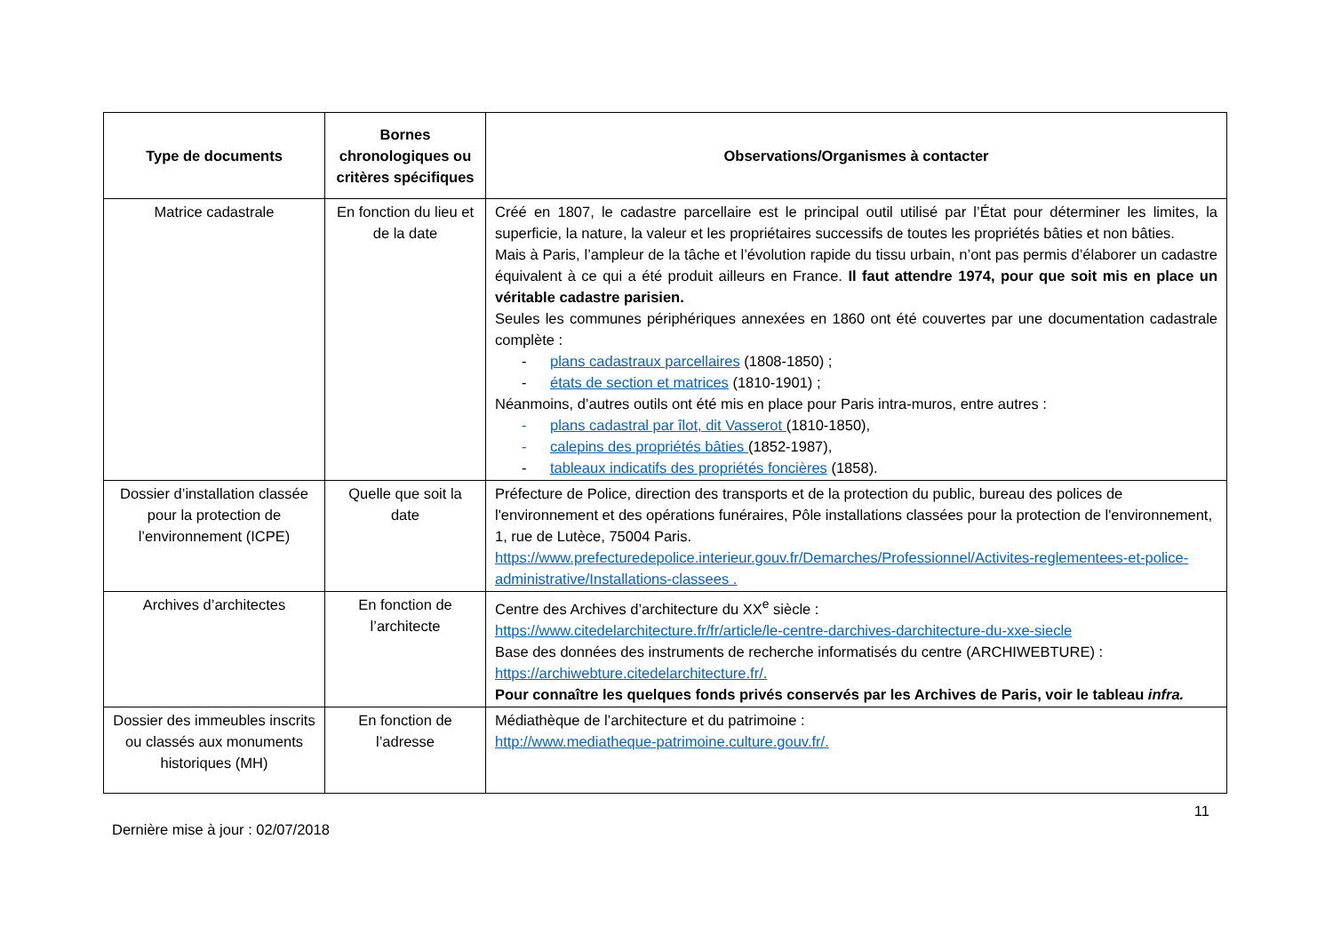| Type de documents | Bornes chronologiques ou critères spécifiques | Observations/Organismes à contacter |
| --- | --- | --- |
| Matrice cadastrale | En fonction du lieu et de la date | Créé en 1807, le cadastre parcellaire est le principal outil utilisé par l’État pour déterminer les limites, la superficie, la nature, la valeur et les propriétaires successifs de toutes les propriétés bâties et non bâties. Mais à Paris, l’ampleur de la tâche et l’évolution rapide du tissu urbain, n’ont pas permis d’élaborer un cadastre équivalent à ce qui a été produit ailleurs en France. Il faut attendre 1974, pour que soit mis en place un véritable cadastre parisien. Seules les communes périphériques annexées en 1860 ont été couvertes par une documentation cadastrale complète : - plans cadastraux parcellaires (1808-1850) ; - états de section et matrices (1810-1901) ; Néanmoins, d’autres outils ont été mis en place pour Paris intra-muros, entre autres : - plans cadastral par îlot, dit Vasserot (1810-1850), - calepins des propriétés bâties (1852-1987), - tableaux indicatifs des propriétés foncières (1858). |
| Dossier d’installation classée pour la protection de l’environnement (ICPE) | Quelle que soit la date | Préfecture de Police, direction des transports et de la protection du public, bureau des polices de l'environnement et des opérations funéraires, Pôle installations classées pour la protection de l'environnement, 1, rue de Lutèce, 75004 Paris. https://www.prefecturedepolice.interieur.gouv.fr/Demarches/Professionnel/Activites-reglementees-et-police-administrative/Installations-classees . |
| Archives d’architectes | En fonction de l’architecte | Centre des Archives d’architecture du XX<sup>e</sup> siècle : https://www.citedelarchitecture.fr/fr/article/le-centre-darchives-darchitecture-du-xxe-siecle Base des données des instruments de recherche informatisés du centre (ARCHIWEBTURE) : https://archiwebture.citedelarchitecture.fr/. Pour connaître les quelques fonds privés conservés par les Archives de Paris, voir le tableau infra. |
| Dossier des immeubles inscrits ou classés aux monuments historiques (MH) | En fonction de l’adresse | Médiathèque de l’architecture et du patrimoine : http://www.mediatheque-patrimoine.culture.gouv.fr/. |
11
Dernière mise à jour : 02/07/2018